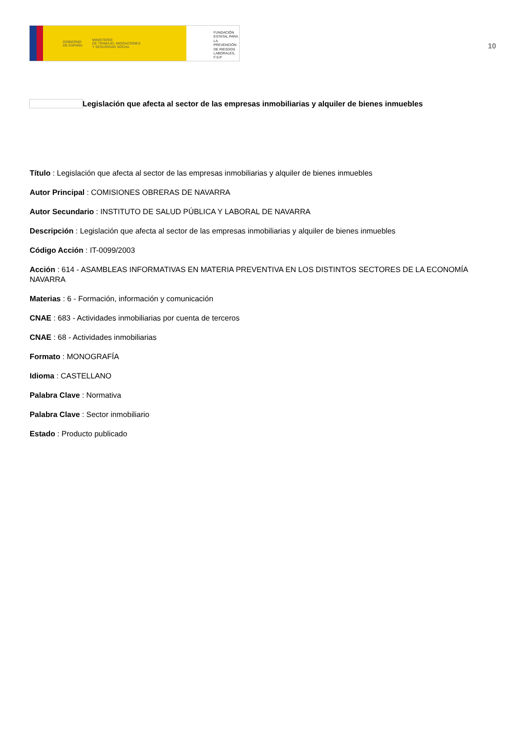GOBIERNO
DE ESPAÑA MINISTERIO
DE TRABAJO, MIGRACIONES
Y SEGURIDAD SOCIAL
FUNDACIÓN
ESTATAL PARA
LA PREVENCIÓN
DE RIESGOS
LABORALES, F.S.P.
10
Legislación que afecta al sector de las empresas inmobiliarias y alquiler de bienes inmuebles
Título : Legislación que afecta al sector de las empresas inmobiliarias y alquiler de bienes inmuebles
Autor Principal : COMISIONES OBRERAS DE NAVARRA
Autor Secundario : INSTITUTO DE SALUD PÚBLICA Y LABORAL DE NAVARRA
Descripción : Legislación que afecta al sector de las empresas inmobiliarias y alquiler de bienes inmuebles
Código Acción : IT-0099/2003
Acción : 614 - ASAMBLEAS INFORMATIVAS EN MATERIA PREVENTIVA EN LOS DISTINTOS SECTORES DE LA ECONOMÍA NAVARRA
Materias : 6 - Formación, información y comunicación
CNAE : 683 - Actividades inmobiliarias por cuenta de terceros
CNAE : 68 - Actividades inmobiliarias
Formato : MONOGRAFÍA
Idioma : CASTELLANO
Palabra Clave : Normativa
Palabra Clave : Sector inmobiliario
Estado : Producto publicado